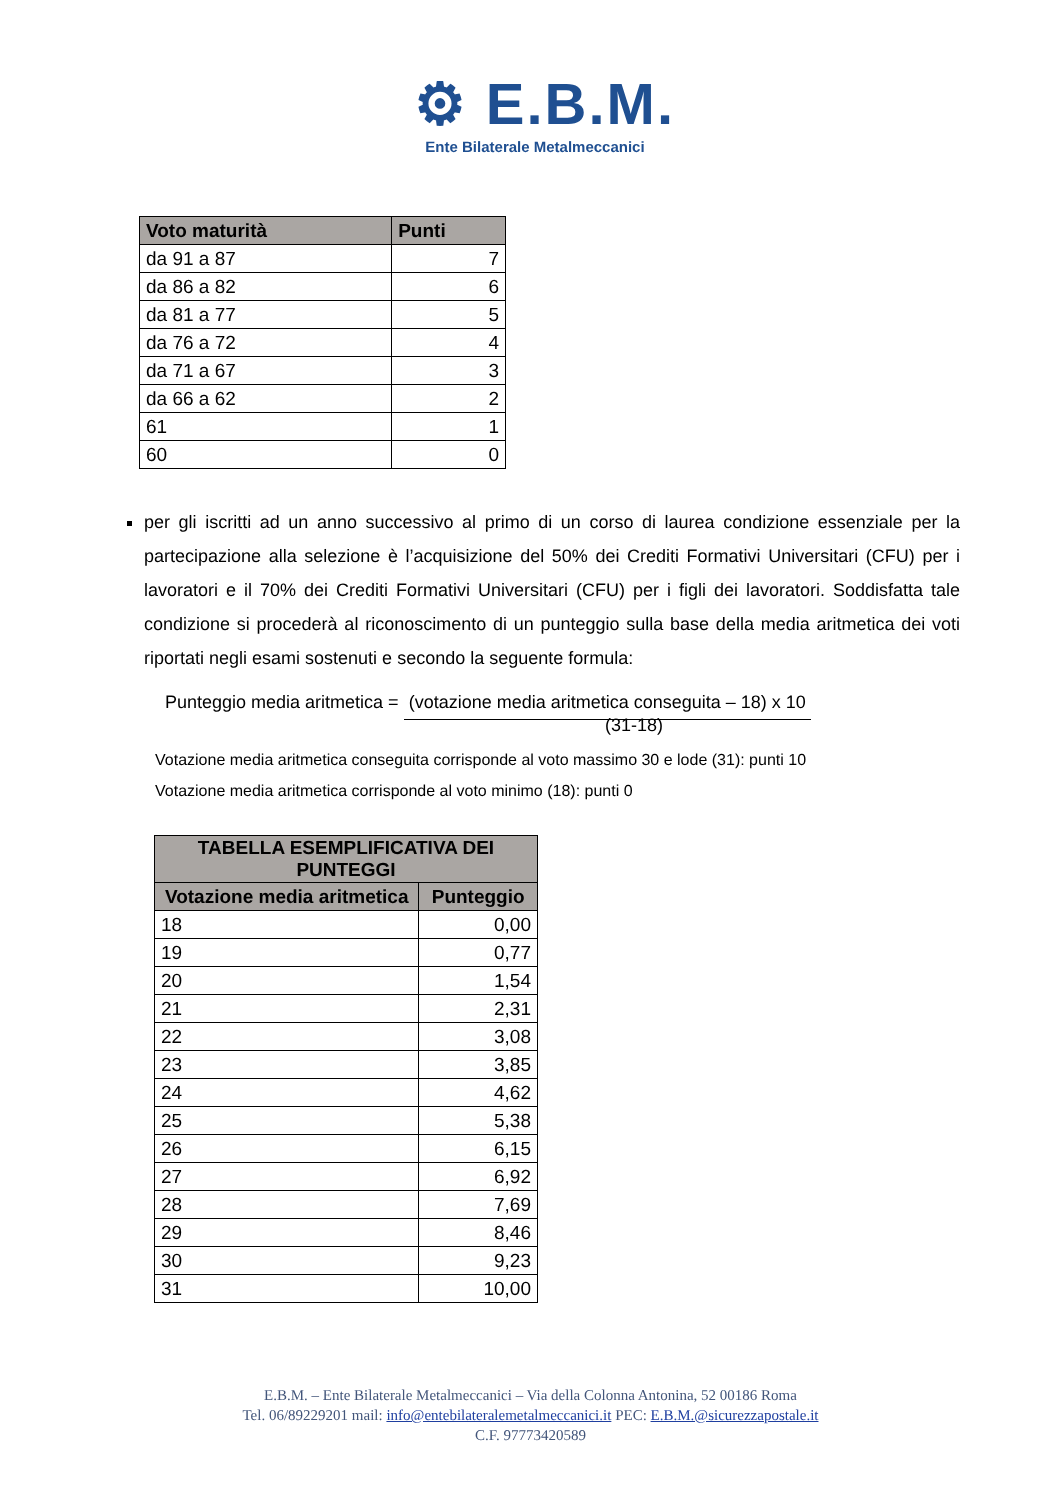⚙ E.B.M.
Ente Bilaterale Metalmeccanici
| Voto maturità | Punti |
| --- | --- |
| da 91 a 87 | 7 |
| da 86 a 82 | 6 |
| da 81 a 77 | 5 |
| da 76 a 72 | 4 |
| da 71 a 67 | 3 |
| da 66 a 62 | 2 |
| 61 | 1 |
| 60 | 0 |
per gli iscritti ad un anno successivo al primo di un corso di laurea condizione essenziale per la partecipazione alla selezione è l’acquisizione del 50% dei Crediti Formativi Universitari (CFU) per i lavoratori e il 70% dei Crediti Formativi Universitari (CFU) per i figli dei lavoratori. Soddisfatta tale condizione si procederà al riconoscimento di un punteggio sulla base della media aritmetica dei voti riportati negli esami sostenuti e secondo la seguente formula:
Punteggio media aritmetica = (votazione media aritmetica conseguita – 18) x 10
(31-18)
Votazione media aritmetica conseguita corrisponde al voto massimo 30 e lode (31): punti 10
Votazione media aritmetica corrisponde al voto minimo (18): punti 0
| TABELLA ESEMPLIFICATIVA DEI PUNTEGGI | |
| --- | --- |
| Votazione media aritmetica | Punteggio |
| 18 | 0,00 |
| 19 | 0,77 |
| 20 | 1,54 |
| 21 | 2,31 |
| 22 | 3,08 |
| 23 | 3,85 |
| 24 | 4,62 |
| 25 | 5,38 |
| 26 | 6,15 |
| 27 | 6,92 |
| 28 | 7,69 |
| 29 | 8,46 |
| 30 | 9,23 |
| 31 | 10,00 |
E.B.M. – Ente Bilaterale Metalmeccanici – Via della Colonna Antonina, 52 00186 Roma
Tel. 06/89229201 mail: info@entebilateralemetalmeccanici.it PEC: E.B.M.@sicurezzapostale.it
C.F. 97773420589